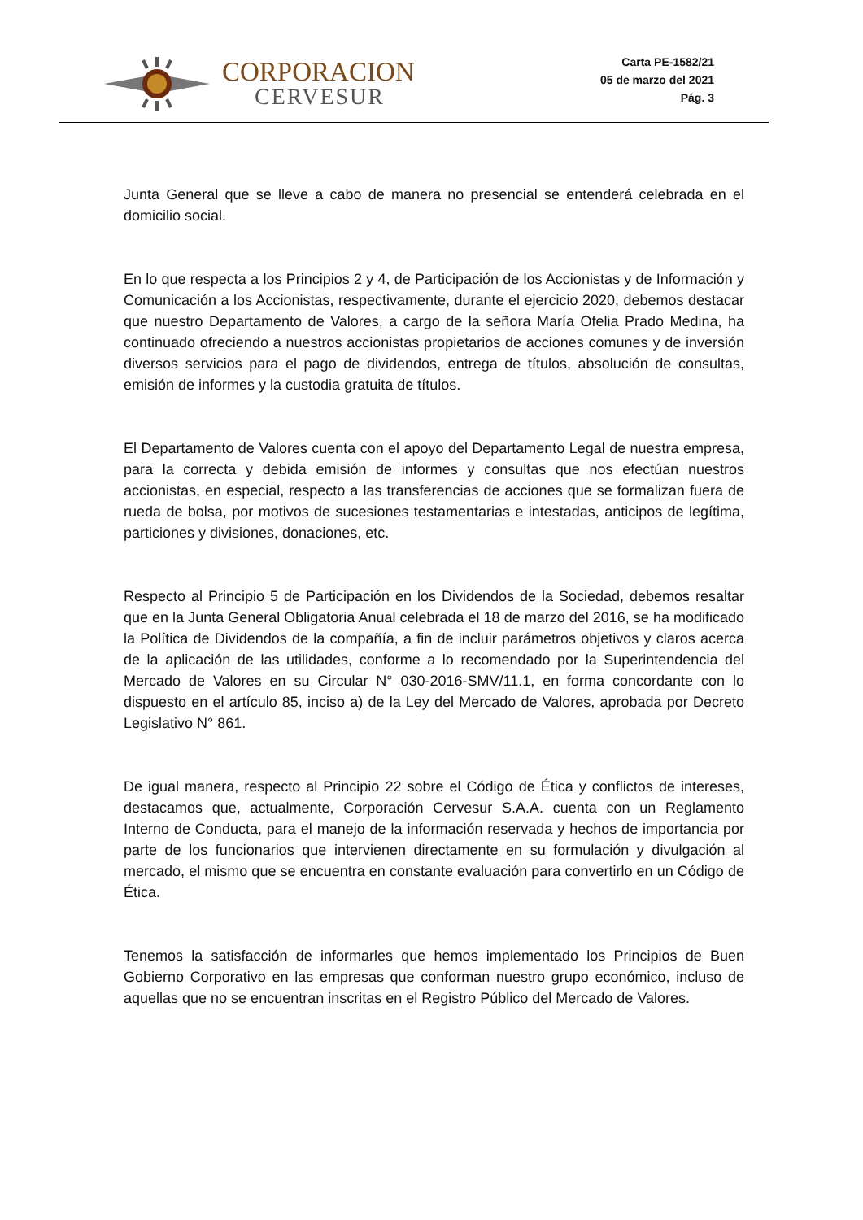CORPORACION
CERVESUR
Carta PE-1582/21
05 de marzo del 2021
Pág. 3
Junta General que se lleve a cabo de manera no presencial se entenderá celebrada en el domicilio social.
En lo que respecta a los Principios 2 y 4, de Participación de los Accionistas y de Información y Comunicación a los Accionistas, respectivamente, durante el ejercicio 2020, debemos destacar que nuestro Departamento de Valores, a cargo de la señora María Ofelia Prado Medina, ha continuado ofreciendo a nuestros accionistas propietarios de acciones comunes y de inversión diversos servicios para el pago de dividendos, entrega de títulos, absolución de consultas, emisión de informes y la custodia gratuita de títulos.
El Departamento de Valores cuenta con el apoyo del Departamento Legal de nuestra empresa, para la correcta y debida emisión de informes y consultas que nos efectúan nuestros accionistas, en especial, respecto a las transferencias de acciones que se formalizan fuera de rueda de bolsa, por motivos de sucesiones testamentarias e intestadas, anticipos de legítima, particiones y divisiones, donaciones, etc.
Respecto al Principio 5 de Participación en los Dividendos de la Sociedad, debemos resaltar que en la Junta General Obligatoria Anual celebrada el 18 de marzo del 2016, se ha modificado la Política de Dividendos de la compañía, a fin de incluir parámetros objetivos y claros acerca de la aplicación de las utilidades, conforme a lo recomendado por la Superintendencia del Mercado de Valores en su Circular N° 030-2016-SMV/11.1, en forma concordante con lo dispuesto en el artículo 85, inciso a) de la Ley del Mercado de Valores, aprobada por Decreto Legislativo N° 861.
De igual manera, respecto al Principio 22 sobre el Código de Ética y conflictos de intereses, destacamos que, actualmente, Corporación Cervesur S.A.A. cuenta con un Reglamento Interno de Conducta, para el manejo de la información reservada y hechos de importancia por parte de los funcionarios que intervienen directamente en su formulación y divulgación al mercado, el mismo que se encuentra en constante evaluación para convertirlo en un Código de Ética.
Tenemos la satisfacción de informarles que hemos implementado los Principios de Buen Gobierno Corporativo en las empresas que conforman nuestro grupo económico, incluso de aquellas que no se encuentran inscritas en el Registro Público del Mercado de Valores.